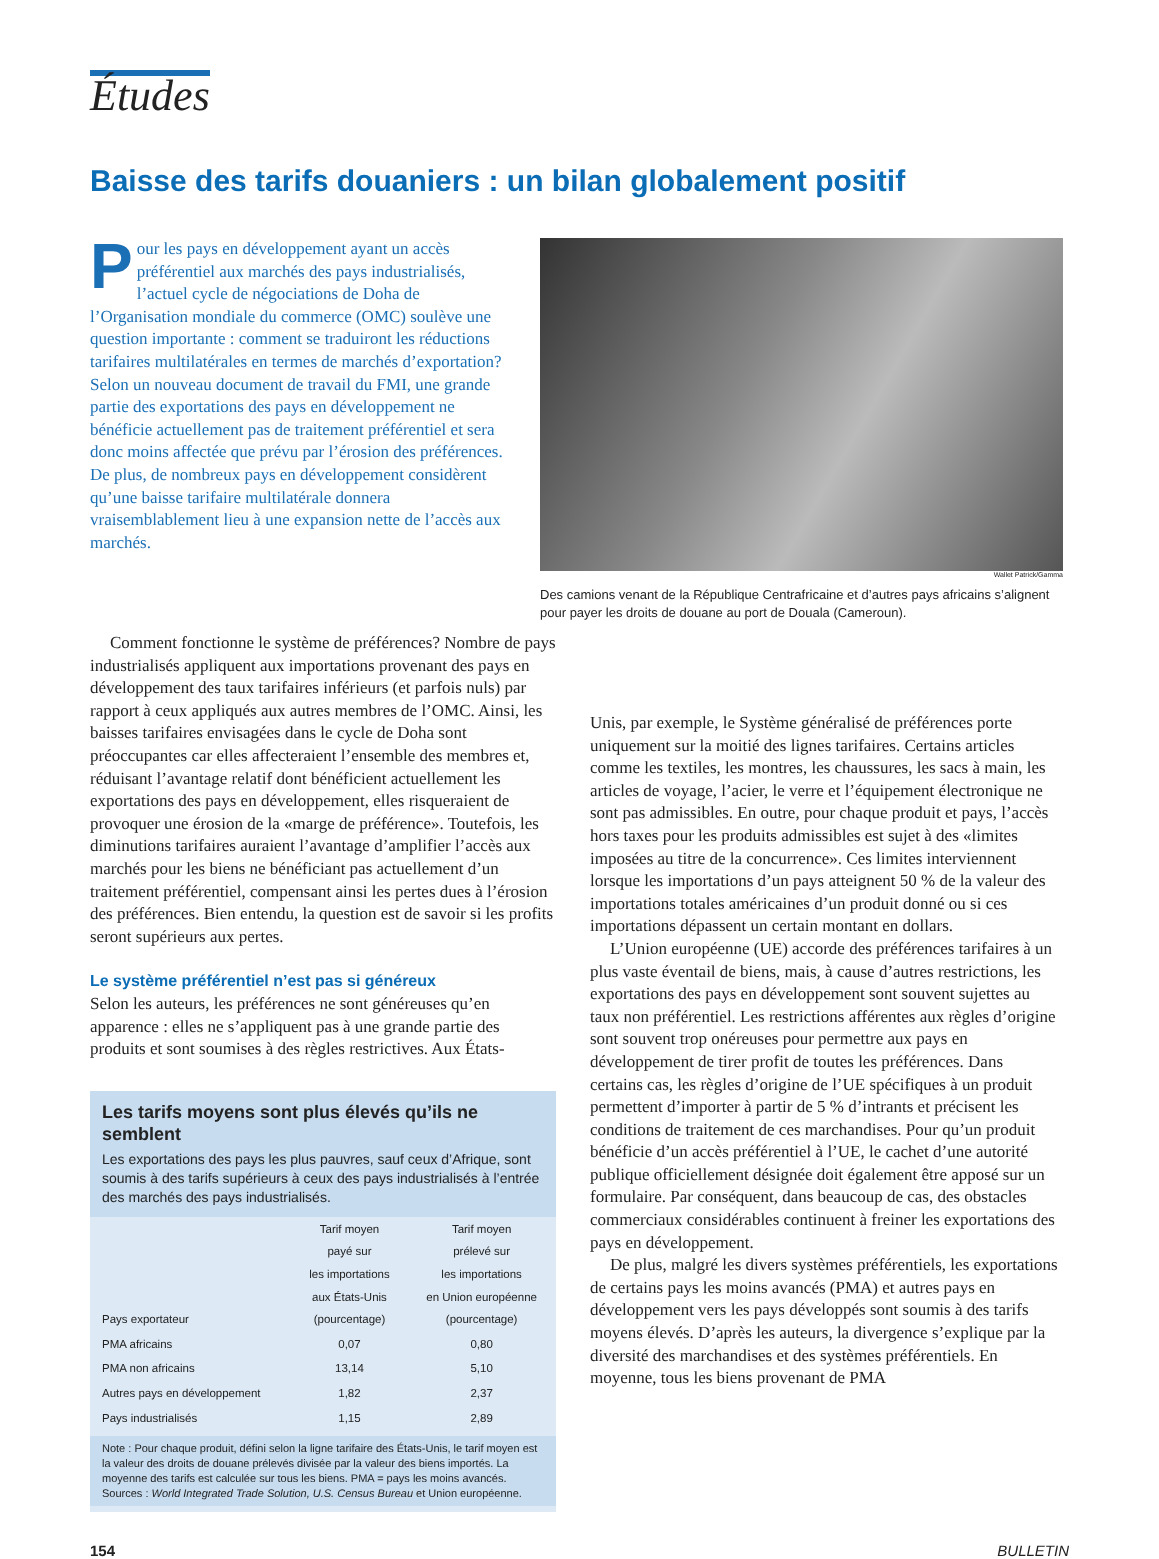Études
Baisse des tarifs douaniers : un bilan globalement positif
Pour les pays en développement ayant un accès préférentiel aux marchés des pays industrialisés, l’actuel cycle de négociations de Doha de l’Organisation mondiale du commerce (OMC) soulève une question importante : comment se traduiront les réductions tarifaires multilatérales en termes de marchés d’exportation? Selon un nouveau document de travail du FMI, une grande partie des exportations des pays en développement ne bénéficie actuellement pas de traitement préférentiel et sera donc moins affectée que prévu par l’érosion des préférences. De plus, de nombreux pays en développement considèrent qu’une baisse tarifaire multilatérale donnera vraisemblablement lieu à une expansion nette de l’accès aux marchés.
Wallet Patrick/Gamma
Des camions venant de la République Centrafricaine et d’autres pays africains s’alignent pour payer les droits de douane au port de Douala (Cameroun).
Comment fonctionne le système de préférences? Nombre de pays industrialisés appliquent aux importations provenant des pays en développement des taux tarifaires inférieurs (et parfois nuls) par rapport à ceux appliqués aux autres membres de l’OMC. Ainsi, les baisses tarifaires envisagées dans le cycle de Doha sont préoccupantes car elles affecteraient l’ensemble des membres et, réduisant l’avantage relatif dont bénéficient actuellement les exportations des pays en développement, elles risqueraient de provoquer une érosion de la «marge de préférence». Toutefois, les diminutions tarifaires auraient l’avantage d’amplifier l’accès aux marchés pour les biens ne bénéficiant pas actuellement d’un traitement préférentiel, compensant ainsi les pertes dues à l’érosion des préférences. Bien entendu, la question est de savoir si les profits seront supérieurs aux pertes.
Le système préférentiel n’est pas si généreux
Selon les auteurs, les préférences ne sont généreuses qu’en apparence : elles ne s’appliquent pas à une grande partie des produits et sont soumises à des règles restrictives. Aux États-
Les tarifs moyens sont plus élevés qu’ils ne semblent
Les exportations des pays les plus pauvres, sauf ceux d’Afrique, sont soumis à des tarifs supérieurs à ceux des pays industrialisés à l’entrée des marchés des pays industrialisés.
| Pays exportateur | Tarif moyen payé sur les importations aux États-Unis (pourcentage) | Tarif moyen prélevé sur les importations en Union européenne (pourcentage) |
| --- | --- | --- |
| PMA africains | 0,07 | 0,80 |
| PMA non africains | 13,14 | 5,10 |
| Autres pays en développement | 1,82 | 2,37 |
| Pays industrialisés | 1,15 | 2,89 |
Note : Pour chaque produit, défini selon la ligne tarifaire des États-Unis, le tarif moyen est la valeur des droits de douane prélevés divisée par la valeur des biens importés. La moyenne des tarifs est calculée sur tous les biens. PMA = pays les moins avancés.
Sources : World Integrated Trade Solution, U.S. Census Bureau et Union européenne.
Unis, par exemple, le Système généralisé de préférences porte uniquement sur la moitié des lignes tarifaires. Certains articles comme les textiles, les montres, les chaussures, les sacs à main, les articles de voyage, l’acier, le verre et l’équipement électronique ne sont pas admissibles. En outre, pour chaque produit et pays, l’accès hors taxes pour les produits admissibles est sujet à des «limites imposées au titre de la concurrence». Ces limites interviennent lorsque les importations d’un pays atteignent 50 % de la valeur des importations totales américaines d’un produit donné ou si ces importations dépassent un certain montant en dollars.
L’Union européenne (UE) accorde des préférences tarifaires à un plus vaste éventail de biens, mais, à cause d’autres restrictions, les exportations des pays en développement sont souvent sujettes au taux non préférentiel. Les restrictions afférentes aux règles d’origine sont souvent trop onéreuses pour permettre aux pays en développement de tirer profit de toutes les préférences. Dans certains cas, les règles d’origine de l’UE spécifiques à un produit permettent d’importer à partir de 5 % d’intrants et précisent les conditions de traitement de ces marchandises. Pour qu’un produit bénéficie d’un accès préférentiel à l’UE, le cachet d’une autorité publique officiellement désignée doit également être apposé sur un formulaire. Par conséquent, dans beaucoup de cas, des obstacles commerciaux considérables continuent à freiner les exportations des pays en développement.
De plus, malgré les divers systèmes préférentiels, les exportations de certains pays les moins avancés (PMA) et autres pays en développement vers les pays développés sont soumis à des tarifs moyens élevés. D’après les auteurs, la divergence s’explique par la diversité des marchandises et des systèmes préférentiels. En moyenne, tous les biens provenant de PMA
154 BULLETIN